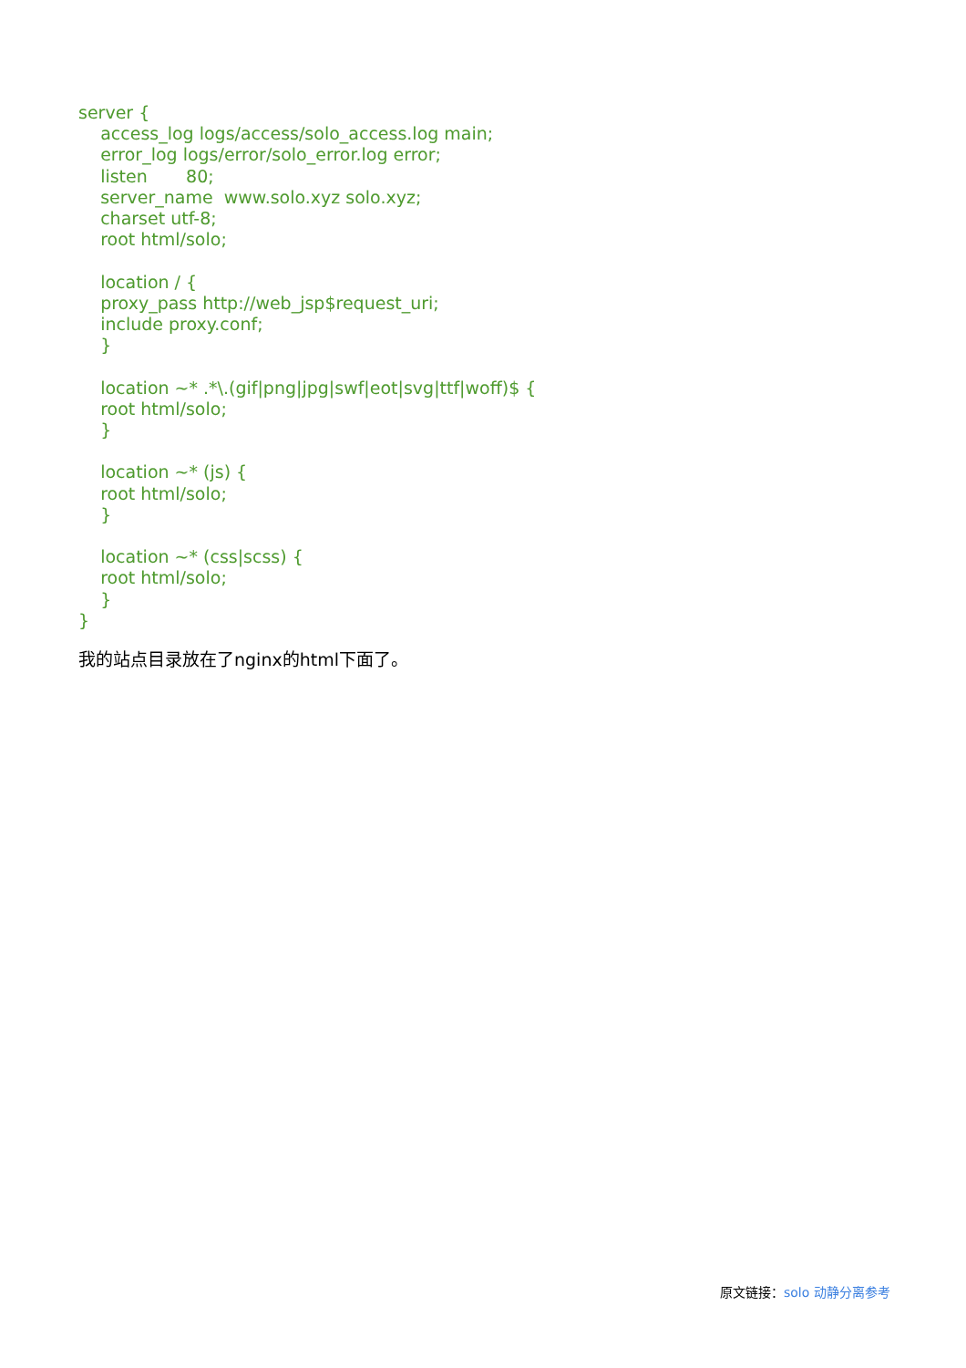server { access_log logs/access/solo_access.log main; error_log logs/error/solo_error.log error; listen 80; server_name www.solo.xyz solo.xyz; charset utf-8; root html/solo; location / { proxy_pass http://web_jsp$request_uri; include proxy.conf; } location ~* .*\.(gif|png|jpg|swf|eot|svg|ttf|woff)$ { root html/solo; } location ~* (js) { root html/solo; } location ~* (css|scss) { root html/solo; } }
我的站点目录放在了nginx的html下面了。
原文链接：solo 动静分离参考